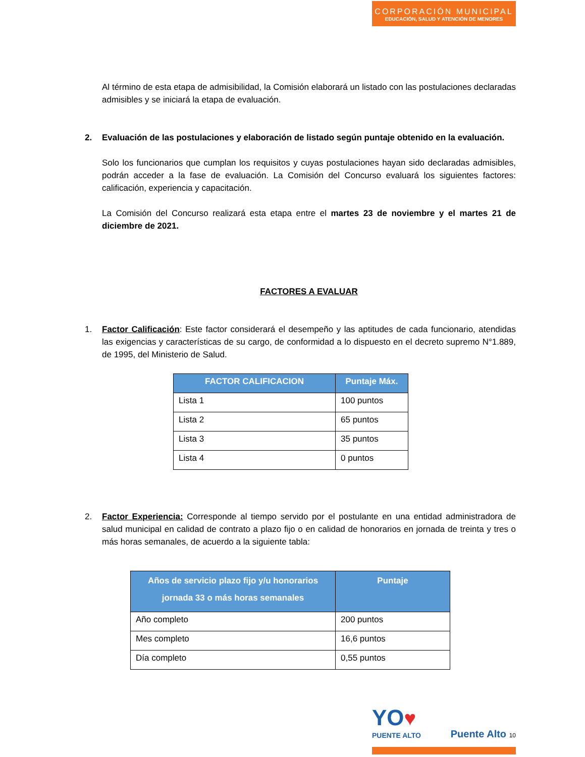CORPORACIÓN MUNICIPAL
EDUCACIÓN, SALUD Y ATENCIÓN DE MENORES
Al término de esta etapa de admisibilidad, la Comisión elaborará un listado con las postulaciones declaradas admisibles y se iniciará la etapa de evaluación.
2. Evaluación de las postulaciones y elaboración de listado según puntaje obtenido en la evaluación.
Solo los funcionarios que cumplan los requisitos y cuyas postulaciones hayan sido declaradas admisibles, podrán acceder a la fase de evaluación. La Comisión del Concurso evaluará los siguientes factores: calificación, experiencia y capacitación.
La Comisión del Concurso realizará esta etapa entre el martes 23 de noviembre y el martes 21 de diciembre de 2021.
FACTORES A EVALUAR
1. Factor Calificación: Este factor considerará el desempeño y las aptitudes de cada funcionario, atendidas las exigencias y características de su cargo, de conformidad a lo dispuesto en el decreto supremo N°1.889, de 1995, del Ministerio de Salud.
| FACTOR CALIFICACION | Puntaje Máx. |
| --- | --- |
| Lista 1 | 100 puntos |
| Lista 2 | 65 puntos |
| Lista 3 | 35 puntos |
| Lista 4 | 0 puntos |
2. Factor Experiencia: Corresponde al tiempo servido por el postulante en una entidad administradora de salud municipal en calidad de contrato a plazo fijo o en calidad de honorarios en jornada de treinta y tres o más horas semanales, de acuerdo a la siguiente tabla:
| Años de servicio plazo fijo y/u honorarios jornada 33 o más horas semanales | Puntaje |
| --- | --- |
| Año completo | 200 puntos |
| Mes completo | 16,6 puntos |
| Día completo | 0,55 puntos |
YO♥
PUENTE ALTO
Puente Alto 10